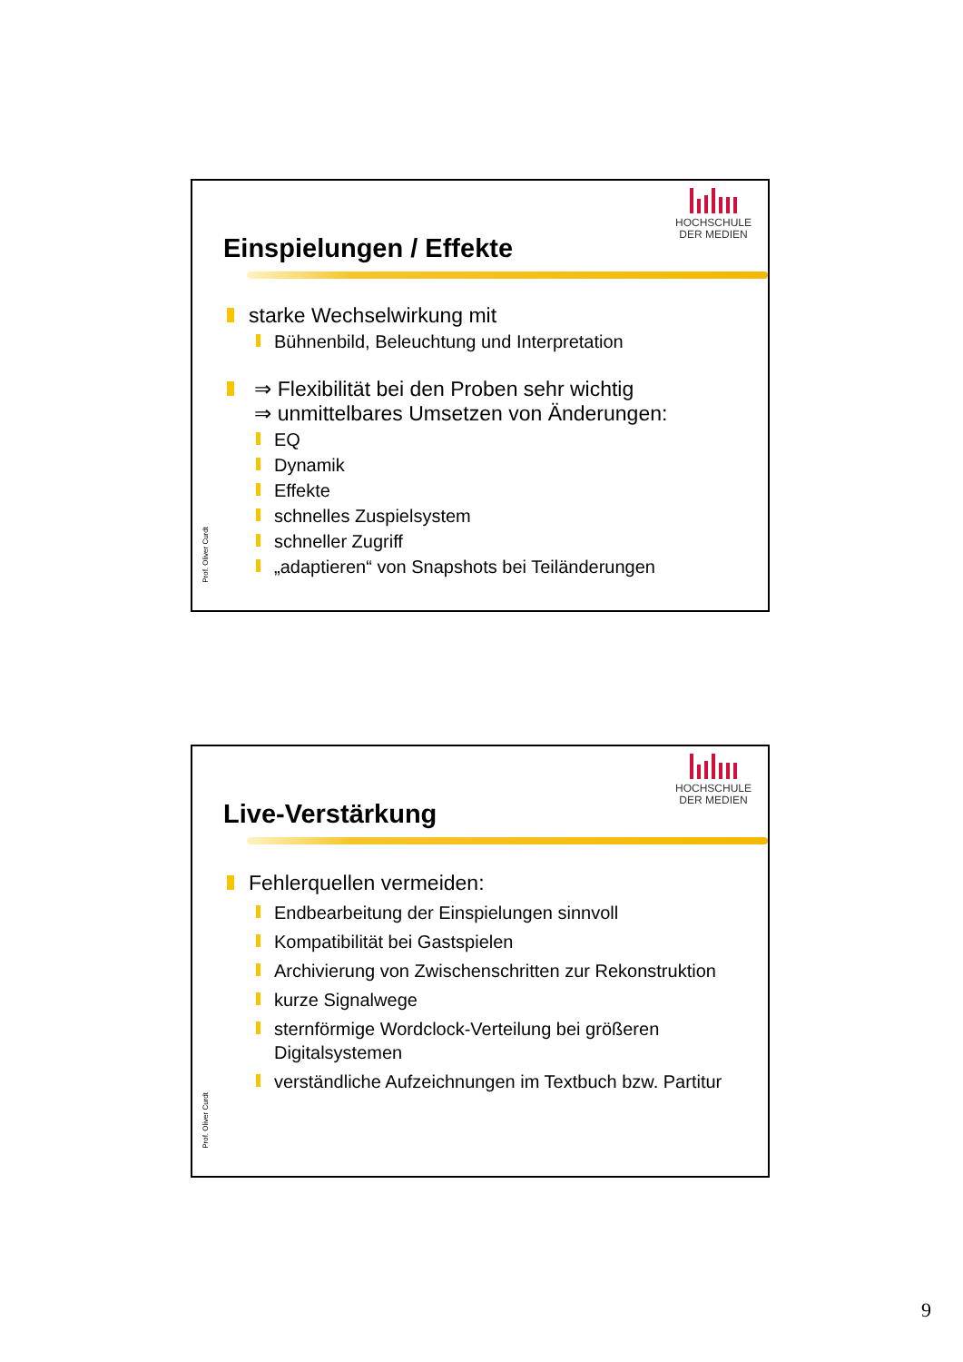HOCHSCHULE
DER MEDIEN
Einspielungen / Effekte
starke Wechselwirkung mit
Bühnenbild, Beleuchtung und Interpretation
⇒ Flexibilität bei den Proben sehr wichtig
⇒ unmittelbares Umsetzen von Änderungen:
EQ
Dynamik
Effekte
schnelles Zuspielsystem
schneller Zugriff
„adaptieren“ von Snapshots bei Teiländerungen
Prof. Oliver Curdt
HOCHSCHULE
DER MEDIEN
Live-Verstärkung
Fehlerquellen vermeiden:
Endbearbeitung der Einspielungen sinnvoll
Kompatibilität bei Gastspielen
Archivierung von Zwischenschritten zur Rekonstruktion
kurze Signalwege
sternförmige Wordclock-Verteilung bei größeren Digitalsystemen
verständliche Aufzeichnungen im Textbuch bzw. Partitur
Prof. Oliver Curdt
9